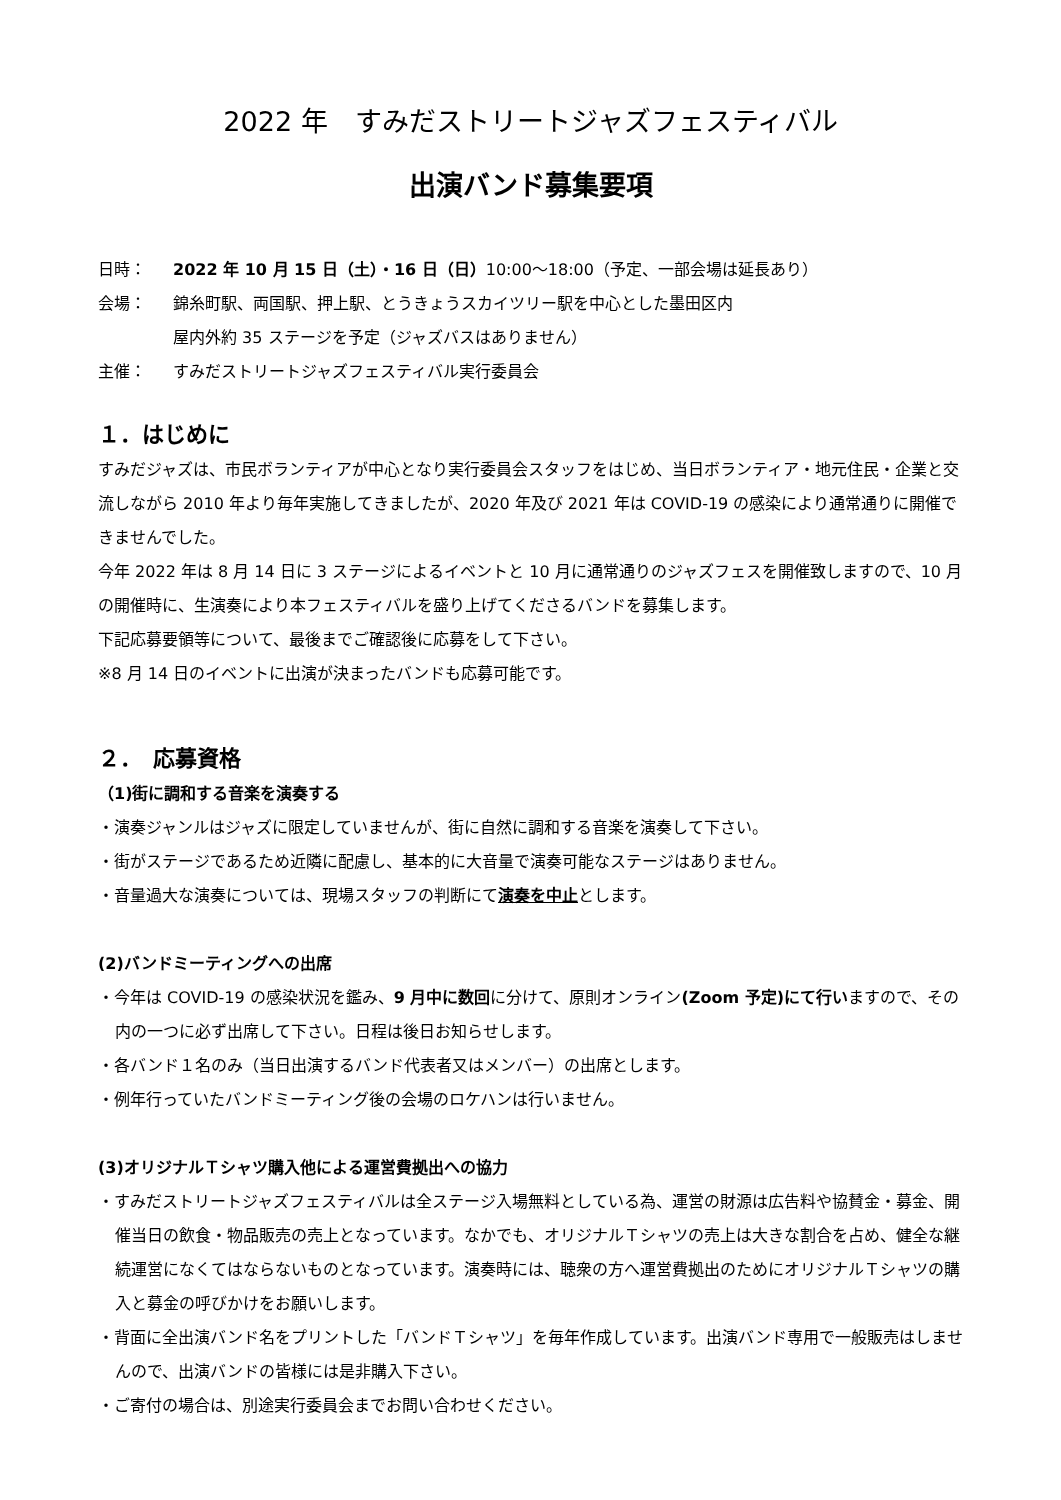2022 年　すみだストリートジャズフェスティバル
出演バンド募集要項
日時： 2022 年 10 月 15 日（土）・16 日（日）10:00～18:00（予定、一部会場は延長あり）
会場： 錦糸町駅、両国駅、押上駅、とうきょうスカイツリー駅を中心とした墨田区内
屋内外約 35 ステージを予定（ジャズバスはありません）
主催： すみだストリートジャズフェスティバル実行委員会
１．はじめに
すみだジャズは、市民ボランティアが中心となり実行委員会スタッフをはじめ、当日ボランティア・地元住民・企業と交流しながら 2010 年より毎年実施してきましたが、2020 年及び 2021 年は COVID-19 の感染により通常通りに開催できませんでした。
今年 2022 年は 8 月 14 日に 3 ステージによるイベントと 10 月に通常通りのジャズフェスを開催致しますので、10 月の開催時に、生演奏により本フェスティバルを盛り上げてくださるバンドを募集します。
下記応募要領等について、最後までご確認後に応募をして下さい。
※8 月 14 日のイベントに出演が決まったバンドも応募可能です。
２．　応募資格
（1)街に調和する音楽を演奏する
・演奏ジャンルはジャズに限定していませんが、街に自然に調和する音楽を演奏して下さい。
・街がステージであるため近隣に配慮し、基本的に大音量で演奏可能なステージはありません。
・音量過大な演奏については、現場スタッフの判断にて演奏を中止とします。
(2)バンドミーティングへの出席
・今年は COVID-19 の感染状況を鑑み、9 月中に数回に分けて、原則オンライン(Zoom 予定)にて行いますので、その内の一つに必ず出席して下さい。日程は後日お知らせします。
・各バンド１名のみ（当日出演するバンド代表者又はメンバー）の出席とします。
・例年行っていたバンドミーティング後の会場のロケハンは行いません。
(3)オリジナルＴシャツ購入他による運営費拠出への協力
・すみだストリートジャズフェスティバルは全ステージ入場無料としている為、運営の財源は広告料や協賛金・募金、開催当日の飲食・物品販売の売上となっています。なかでも、オリジナルＴシャツの売上は大きな割合を占め、健全な継続運営になくてはならないものとなっています。演奏時には、聴衆の方へ運営費拠出のためにオリジナルＴシャツの購入と募金の呼びかけをお願いします。
・背面に全出演バンド名をプリントした「バンドＴシャツ」を毎年作成しています。出演バンド専用で一般販売はしませんので、出演バンドの皆様には是非購入下さい。
・ご寄付の場合は、別途実行委員会までお問い合わせください。